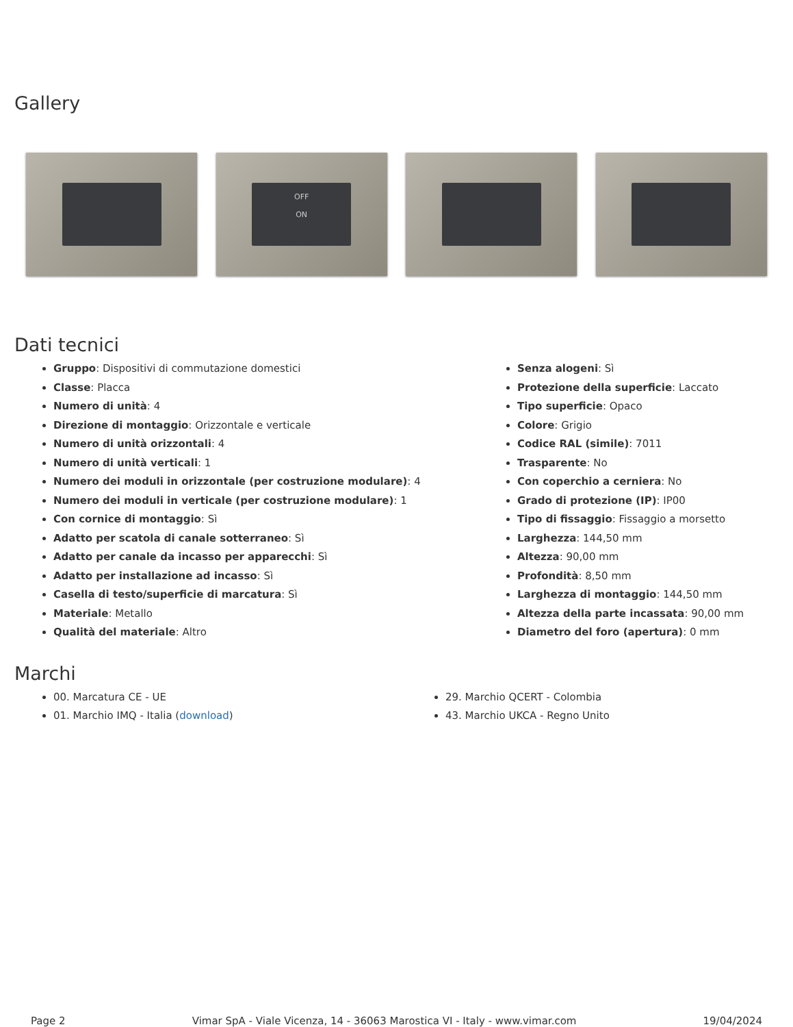Gallery
OFF
ON
Dati tecnici
Gruppo: Dispositivi di commutazione domestici
Classe: Placca
Numero di unità: 4
Direzione di montaggio: Orizzontale e verticale
Numero di unità orizzontali: 4
Numero di unità verticali: 1
Numero dei moduli in orizzontale (per costruzione modulare): 4
Numero dei moduli in verticale (per costruzione modulare): 1
Con cornice di montaggio: Sì
Adatto per scatola di canale sotterraneo: Sì
Adatto per canale da incasso per apparecchi: Sì
Adatto per installazione ad incasso: Sì
Casella di testo/superficie di marcatura: Sì
Materiale: Metallo
Qualità del materiale: Altro
Senza alogeni: Sì
Protezione della superficie: Laccato
Tipo superficie: Opaco
Colore: Grigio
Codice RAL (simile): 7011
Trasparente: No
Con coperchio a cerniera: No
Grado di protezione (IP): IP00
Tipo di fissaggio: Fissaggio a morsetto
Larghezza: 144,50 mm
Altezza: 90,00 mm
Profondità: 8,50 mm
Larghezza di montaggio: 144,50 mm
Altezza della parte incassata: 90,00 mm
Diametro del foro (apertura): 0 mm
Marchi
00. Marcatura CE - UE
01. Marchio IMQ - Italia (download)
29. Marchio QCERT - Colombia
43. Marchio UKCA - Regno Unito
Page 2 Vimar SpA - Viale Vicenza, 14 - 36063 Marostica VI - Italy - www.vimar.com 19/04/2024